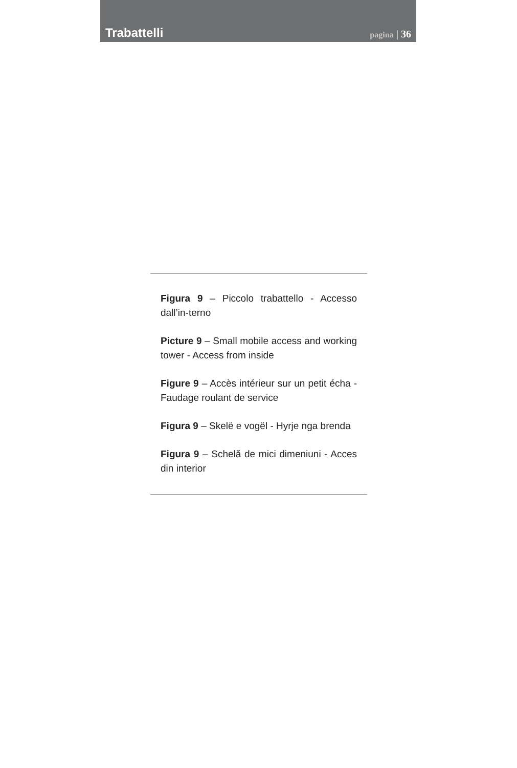Trabattelli
pagina | 36
Figura 9 – Piccolo trabattello - Accesso dall’in-terno
Picture 9 – Small mobile access and working tower - Access from inside
Figure 9 – Accès intérieur sur un petit écha - Faudage roulant de service
Figura 9 – Skelë e vogël - Hyrje nga brenda
Figura 9 – Schelă de mici dimeniuni - Acces din interior